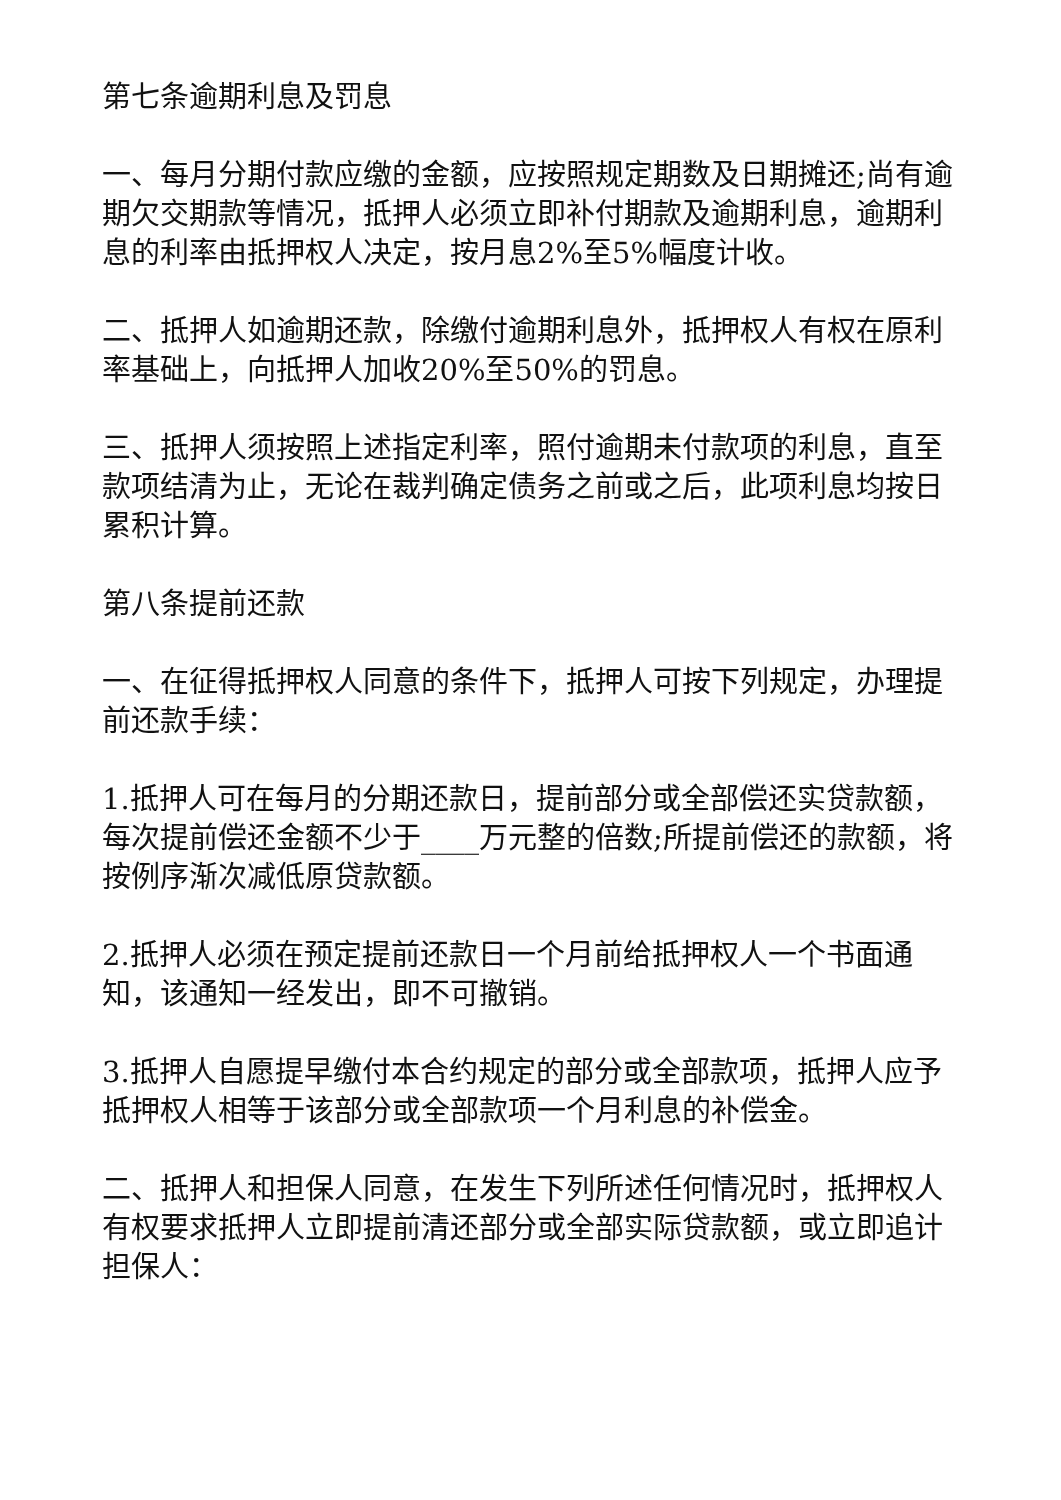第七条逾期利息及罚息
一、每月分期付款应缴的金额，应按照规定期数及日期摊还;尚有逾期欠交期款等情况，抵押人必须立即补付期款及逾期利息，逾期利息的利率由抵押权人决定，按月息2%至5%幅度计收。
二、抵押人如逾期还款，除缴付逾期利息外，抵押权人有权在原利率基础上，向抵押人加收20%至50%的罚息。
三、抵押人须按照上述指定利率，照付逾期未付款项的利息，直至款项结清为止，无论在裁判确定债务之前或之后，此项利息均按日累积计算。
第八条提前还款
一、在征得抵押权人同意的条件下，抵押人可按下列规定，办理提前还款手续：
1.抵押人可在每月的分期还款日，提前部分或全部偿还实贷款额，每次提前偿还金额不少于____万元整的倍数;所提前偿还的款额，将按例序渐次减低原贷款额。
2.抵押人必须在预定提前还款日一个月前给抵押权人一个书面通知，该通知一经发出，即不可撤销。
3.抵押人自愿提早缴付本合约规定的部分或全部款项，抵押人应予抵押权人相等于该部分或全部款项一个月利息的补偿金。
二、抵押人和担保人同意，在发生下列所述任何情况时，抵押权人有权要求抵押人立即提前清还部分或全部实际贷款额，或立即追计担保人：